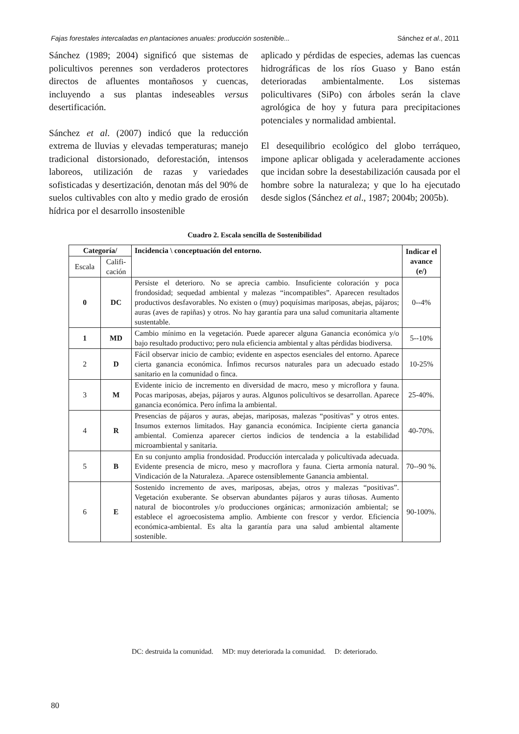Fajas forestales intercaladas en plantaciones anuales: producción sostenible... Sánchez et al., 2011
Sánchez (1989; 2004) significó que sistemas de policultivos perennes son verdaderos protectores directos de afluentes montañosos y cuencas, incluyendo a sus plantas indeseables versus desertificación.
Sánchez et al. (2007) indicó que la reducción extrema de lluvias y elevadas temperaturas; manejo tradicional distorsionado, deforestación, intensos laboreos, utilización de razas y variedades sofisticadas y desertización, denotan más del 90% de suelos cultivables con alto y medio grado de erosión hídrica por el desarrollo insostenible
aplicado y pérdidas de especies, ademas las cuencas hidrográficas de los ríos Guaso y Bano están deterioradas ambientalmente. Los sistemas policultivares (SiPo) con árboles serán la clave agrológica de hoy y futura para precipitaciones potenciales y normalidad ambiental.
El desequilibrio ecológico del globo terráqueo, impone aplicar obligada y aceleradamente acciones que incidan sobre la desestabilización causada por el hombre sobre la naturaleza; y que lo ha ejecutado desde siglos (Sánchez et al., 1987; 2004b; 2005b).
Cuadro 2. Escala sencilla de Sostenibilidad
| Categoría/ | | Incidencia \ conceptuación del entorno. | Indicar el avance (e/) |
| --- | --- | --- | --- |
| Escala | Califi-cación | | |
| 0 | DC | Persiste el deterioro. No se aprecia cambio. Insuficiente coloración y poca frondosidad; sequedad ambiental y malezas “incompatibles”. Aparecen resultados productivos desfavorables. No existen o (muy) poquísimas mariposas, abejas, pájaros; auras (aves de rapiñas) y otros. No hay garantía para una salud comunitaria altamente sustentable. | 0--4% |
| 1 | MD | Cambio mínimo en la vegetación. Puede aparecer alguna Ganancia económica y/o bajo resultado productivo; pero nula eficiencia ambiental y altas pérdidas biodiversa. | 5--10% |
| 2 | D | Fácil observar inicio de cambio; evidente en aspectos esenciales del entorno. Aparece cierta ganancia económica. Ínfimos recursos naturales para un adecuado estado sanitario en la comunidad o finca. | 10-25% |
| 3 | M | Evidente inicio de incremento en diversidad de macro, meso y microflora y fauna. Pocas mariposas, abejas, pájaros y auras. Algunos policultivos se desarrollan. Aparece ganancia económica. Pero ínfima la ambiental. | 25-40%. |
| 4 | R | Presencias de pájaros y auras, abejas, mariposas, malezas “positivas” y otros entes. Insumos externos limitados. Hay ganancia económica. Incipiente cierta ganancia ambiental. Comienza aparecer ciertos indicios de tendencia a la estabilidad microambiental y sanitaria. | 40-70%. |
| 5 | B | En su conjunto amplia frondosidad. Producción intercalada y policultivada adecuada. Evidente presencia de micro, meso y macroflora y fauna. Cierta armonía natural. Vindicación de la Naturaleza. .Aparece ostensiblemente Ganancia ambiental. | 70--90 %. |
| 6 | E | Sostenido incremento de aves, mariposas, abejas, otros y malezas “positivas”. Vegetación exuberante. Se observan abundantes pájaros y auras tiñosas. Aumento natural de biocontroles y/o producciones orgánicas; armonización ambiental; se establece el agroecosistema amplio. Ambiente con frescor y verdor. Eficiencia económica-ambiental. Es alta la garantía para una salud ambiental altamente sostenible. | 90-100%. |
DC: destruida la comunidad. MD: muy deteriorada la comunidad. D: deteriorado.
80